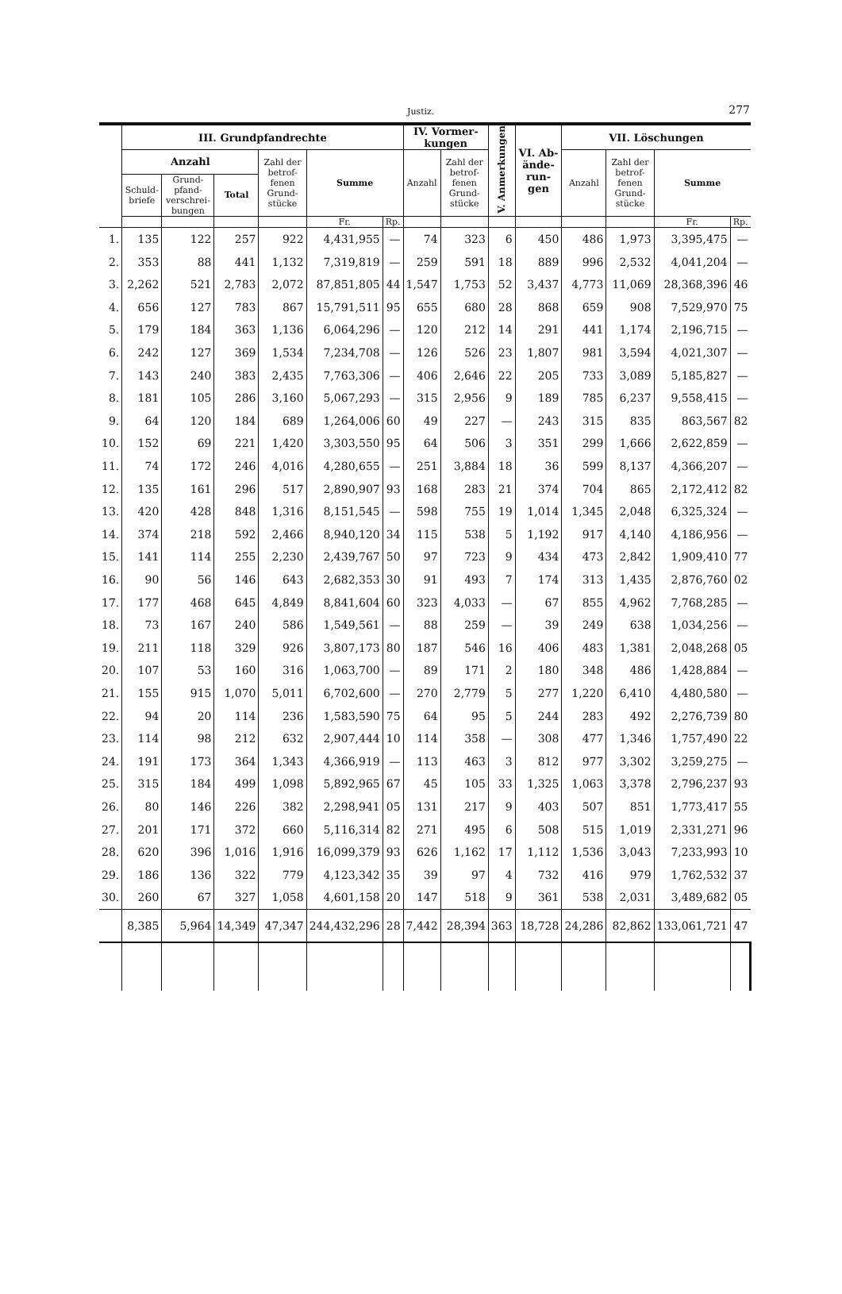Justiz. 277
| | III. Grundpfandrechte | | | | | | IV. Vormer-kungen | | V. Anmerkungen | VI. Ab-ände-run-gen | VII. Löschungen | | | |
| --- | --- | --- | --- | --- | --- | --- | --- | --- | --- | --- | --- | --- | --- | --- |
| | Anzahl | | | Zahl der betrof-fenen Grund-stücke | Summe | | Anzahl | Zahl der betrof-fenen Grund-stücke | | | Anzahl | Zahl der betrof-fenen Grund-stücke | Summe | |
| | Schuld-briefe | Grund-pfand-verschrei-bungen | Total | | | | | | | | | | | |
| | | | | | Fr. | Rp. | | | | | | | Fr. | Rp. |
| 1. | 135 | 122 | 257 | 922 | 4,431,955 | — | 74 | 323 | 6 | 450 | 486 | 1,973 | 3,395,475 | — |
| 2. | 353 | 88 | 441 | 1,132 | 7,319,819 | — | 259 | 591 | 18 | 889 | 996 | 2,532 | 4,041,204 | — |
| 3. | 2,262 | 521 | 2,783 | 2,072 | 87,851,805 | 44 | 1,547 | 1,753 | 52 | 3,437 | 4,773 | 11,069 | 28,368,396 | 46 |
| 4. | 656 | 127 | 783 | 867 | 15,791,511 | 95 | 655 | 680 | 28 | 868 | 659 | 908 | 7,529,970 | 75 |
| 5. | 179 | 184 | 363 | 1,136 | 6,064,296 | — | 120 | 212 | 14 | 291 | 441 | 1,174 | 2,196,715 | — |
| 6. | 242 | 127 | 369 | 1,534 | 7,234,708 | — | 126 | 526 | 23 | 1,807 | 981 | 3,594 | 4,021,307 | — |
| 7. | 143 | 240 | 383 | 2,435 | 7,763,306 | — | 406 | 2,646 | 22 | 205 | 733 | 3,089 | 5,185,827 | — |
| 8. | 181 | 105 | 286 | 3,160 | 5,067,293 | — | 315 | 2,956 | 9 | 189 | 785 | 6,237 | 9,558,415 | — |
| 9. | 64 | 120 | 184 | 689 | 1,264,006 | 60 | 49 | 227 | — | 243 | 315 | 835 | 863,567 | 82 |
| 10. | 152 | 69 | 221 | 1,420 | 3,303,550 | 95 | 64 | 506 | 3 | 351 | 299 | 1,666 | 2,622,859 | — |
| 11. | 74 | 172 | 246 | 4,016 | 4,280,655 | — | 251 | 3,884 | 18 | 36 | 599 | 8,137 | 4,366,207 | — |
| 12. | 135 | 161 | 296 | 517 | 2,890,907 | 93 | 168 | 283 | 21 | 374 | 704 | 865 | 2,172,412 | 82 |
| 13. | 420 | 428 | 848 | 1,316 | 8,151,545 | — | 598 | 755 | 19 | 1,014 | 1,345 | 2,048 | 6,325,324 | — |
| 14. | 374 | 218 | 592 | 2,466 | 8,940,120 | 34 | 115 | 538 | 5 | 1,192 | 917 | 4,140 | 4,186,956 | — |
| 15. | 141 | 114 | 255 | 2,230 | 2,439,767 | 50 | 97 | 723 | 9 | 434 | 473 | 2,842 | 1,909,410 | 77 |
| 16. | 90 | 56 | 146 | 643 | 2,682,353 | 30 | 91 | 493 | 7 | 174 | 313 | 1,435 | 2,876,760 | 02 |
| 17. | 177 | 468 | 645 | 4,849 | 8,841,604 | 60 | 323 | 4,033 | — | 67 | 855 | 4,962 | 7,768,285 | — |
| 18. | 73 | 167 | 240 | 586 | 1,549,561 | — | 88 | 259 | — | 39 | 249 | 638 | 1,034,256 | — |
| 19. | 211 | 118 | 329 | 926 | 3,807,173 | 80 | 187 | 546 | 16 | 406 | 483 | 1,381 | 2,048,268 | 05 |
| 20. | 107 | 53 | 160 | 316 | 1,063,700 | — | 89 | 171 | 2 | 180 | 348 | 486 | 1,428,884 | — |
| 21. | 155 | 915 | 1,070 | 5,011 | 6,702,600 | — | 270 | 2,779 | 5 | 277 | 1,220 | 6,410 | 4,480,580 | — |
| 22. | 94 | 20 | 114 | 236 | 1,583,590 | 75 | 64 | 95 | 5 | 244 | 283 | 492 | 2,276,739 | 80 |
| 23. | 114 | 98 | 212 | 632 | 2,907,444 | 10 | 114 | 358 | — | 308 | 477 | 1,346 | 1,757,490 | 22 |
| 24. | 191 | 173 | 364 | 1,343 | 4,366,919 | — | 113 | 463 | 3 | 812 | 977 | 3,302 | 3,259,275 | — |
| 25. | 315 | 184 | 499 | 1,098 | 5,892,965 | 67 | 45 | 105 | 33 | 1,325 | 1,063 | 3,378 | 2,796,237 | 93 |
| 26. | 80 | 146 | 226 | 382 | 2,298,941 | 05 | 131 | 217 | 9 | 403 | 507 | 851 | 1,773,417 | 55 |
| 27. | 201 | 171 | 372 | 660 | 5,116,314 | 82 | 271 | 495 | 6 | 508 | 515 | 1,019 | 2,331,271 | 96 |
| 28. | 620 | 396 | 1,016 | 1,916 | 16,099,379 | 93 | 626 | 1,162 | 17 | 1,112 | 1,536 | 3,043 | 7,233,993 | 10 |
| 29. | 186 | 136 | 322 | 779 | 4,123,342 | 35 | 39 | 97 | 4 | 732 | 416 | 979 | 1,762,532 | 37 |
| 30. | 260 | 67 | 327 | 1,058 | 4,601,158 | 20 | 147 | 518 | 9 | 361 | 538 | 2,031 | 3,489,682 | 05 |
| | 8,385 | 5,964 | 14,349 | 47,347 | 244,432,296 | 28 | 7,442 | 28,394 | 363 | 18,728 | 24,286 | 82,862 | 133,061,721 | 47 |